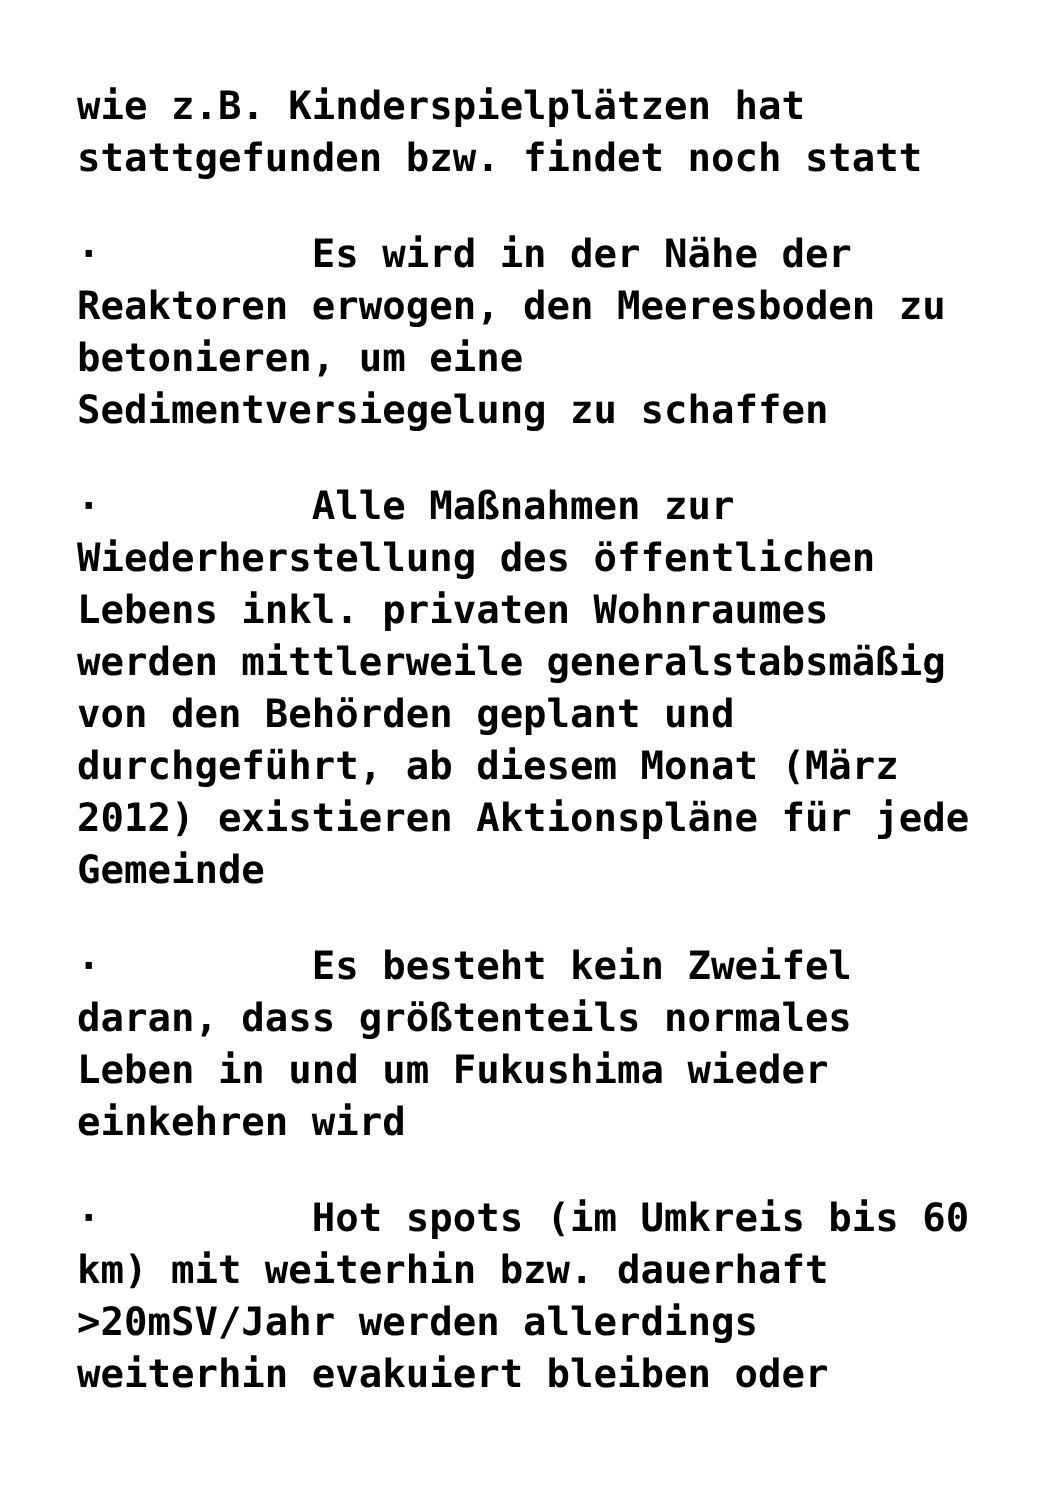wie z.B. Kinderspielplätzen hat stattgefunden bzw. findet noch statt
· Es wird in der Nähe der Reaktoren erwogen, den Meeresboden zu betonieren, um eine Sedimentversiegelung zu schaffen
· Alle Maßnahmen zur Wiederherstellung des öffentlichen Lebens inkl. privaten Wohnraumes werden mittlerweile generalstabsmäßig von den Behörden geplant und durchgeführt, ab diesem Monat (März 2012) existieren Aktionspläne für jede Gemeinde
· Es besteht kein Zweifel daran, dass größtenteils normales Leben in und um Fukushima wieder einkehren wird
· Hot spots (im Umkreis bis 60 km) mit weiterhin bzw. dauerhaft >20mSV/Jahr werden allerdings weiterhin evakuiert bleiben oder